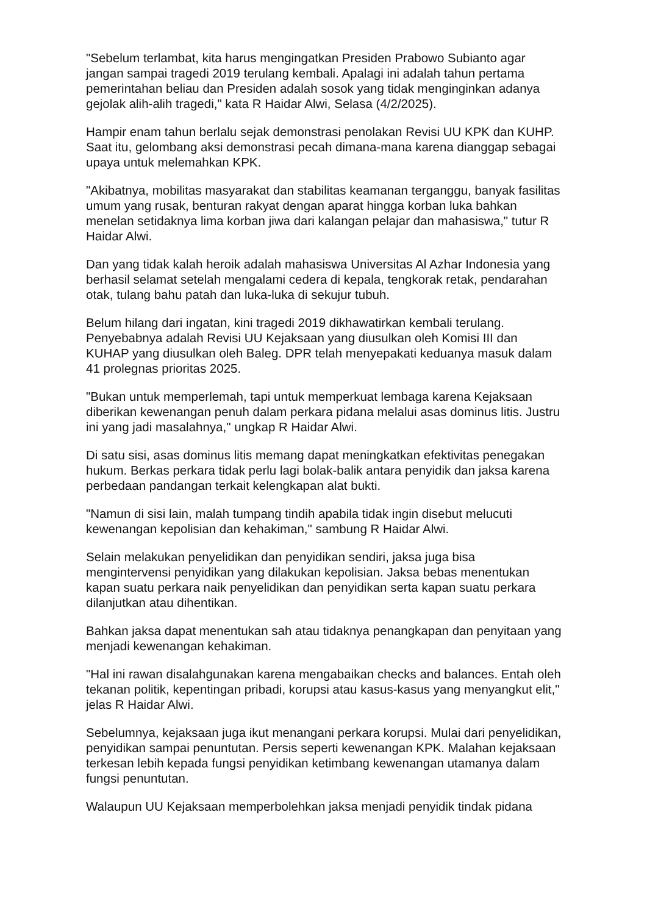"Sebelum terlambat, kita harus mengingatkan Presiden Prabowo Subianto agar jangan sampai tragedi 2019 terulang kembali. Apalagi ini adalah tahun pertama pemerintahan beliau dan Presiden adalah sosok yang tidak menginginkan adanya gejolak alih-alih tragedi," kata R Haidar Alwi, Selasa (4/2/2025).
Hampir enam tahun berlalu sejak demonstrasi penolakan Revisi UU KPK dan KUHP. Saat itu, gelombang aksi demonstrasi pecah dimana-mana karena dianggap sebagai upaya untuk melemahkan KPK.
"Akibatnya, mobilitas masyarakat dan stabilitas keamanan terganggu, banyak fasilitas umum yang rusak, benturan rakyat dengan aparat hingga korban luka bahkan menelan setidaknya lima korban jiwa dari kalangan pelajar dan mahasiswa," tutur R Haidar Alwi.
Dan yang tidak kalah heroik adalah mahasiswa Universitas Al Azhar Indonesia yang berhasil selamat setelah mengalami cedera di kepala, tengkorak retak, pendarahan otak, tulang bahu patah dan luka-luka di sekujur tubuh.
Belum hilang dari ingatan, kini tragedi 2019 dikhawatirkan kembali terulang. Penyebabnya adalah Revisi UU Kejaksaan yang diusulkan oleh Komisi III dan KUHAP yang diusulkan oleh Baleg. DPR telah menyepakati keduanya masuk dalam 41 prolegnas prioritas 2025.
"Bukan untuk memperlemah, tapi untuk memperkuat lembaga karena Kejaksaan diberikan kewenangan penuh dalam perkara pidana melalui asas dominus litis. Justru ini yang jadi masalahnya," ungkap R Haidar Alwi.
Di satu sisi, asas dominus litis memang dapat meningkatkan efektivitas penegakan hukum. Berkas perkara tidak perlu lagi bolak-balik antara penyidik dan jaksa karena perbedaan pandangan terkait kelengkapan alat bukti.
"Namun di sisi lain, malah tumpang tindih apabila tidak ingin disebut melucuti kewenangan kepolisian dan kehakiman," sambung R Haidar Alwi.
Selain melakukan penyelidikan dan penyidikan sendiri, jaksa juga bisa mengintervensi penyidikan yang dilakukan kepolisian. Jaksa bebas menentukan kapan suatu perkara naik penyelidikan dan penyidikan serta kapan suatu perkara dilanjutkan atau dihentikan.
Bahkan jaksa dapat menentukan sah atau tidaknya penangkapan dan penyitaan yang menjadi kewenangan kehakiman.
"Hal ini rawan disalahgunakan karena mengabaikan checks and balances. Entah oleh tekanan politik, kepentingan pribadi, korupsi atau kasus-kasus yang menyangkut elit," jelas R Haidar Alwi.
Sebelumnya, kejaksaan juga ikut menangani perkara korupsi. Mulai dari penyelidikan, penyidikan sampai penuntutan. Persis seperti kewenangan KPK. Malahan kejaksaan terkesan lebih kepada fungsi penyidikan ketimbang kewenangan utamanya dalam fungsi penuntutan.
Walaupun UU Kejaksaan memperbolehkan jaksa menjadi penyidik tindak pidana